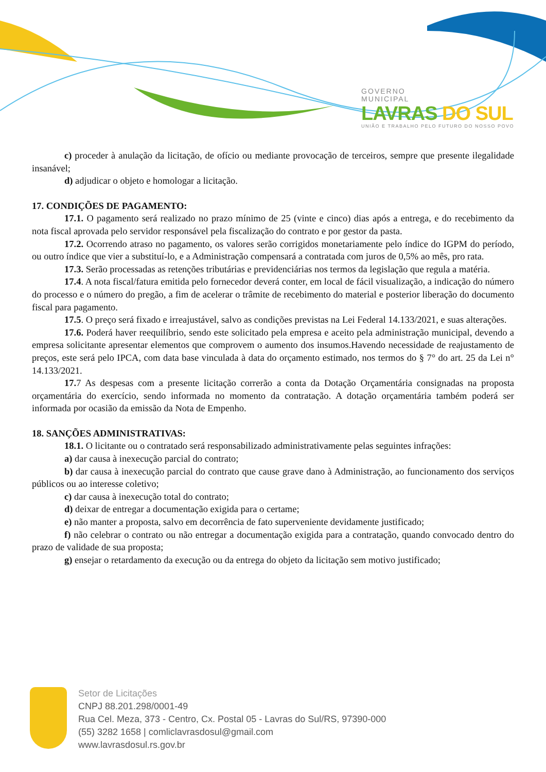GOVERNO
MUNICIPAL
LAVRAS DO SUL
UNIÃO E TRABALHO PELO FUTURO DO NOSSO POVO
c) proceder à anulação da licitação, de ofício ou mediante provocação de terceiros, sempre que presente ilegalidade insanável;
d) adjudicar o objeto e homologar a licitação.
17. CONDIÇÕES DE PAGAMENTO:
17.1. O pagamento será realizado no prazo mínimo de 25 (vinte e cinco) dias após a entrega, e do recebimento da nota fiscal aprovada pelo servidor responsável pela fiscalização do contrato e por gestor da pasta.
17.2. Ocorrendo atraso no pagamento, os valores serão corrigidos monetariamente pelo índice do IGPM do período, ou outro índice que vier a substituí-lo, e a Administração compensará a contratada com juros de 0,5% ao mês, pro rata.
17.3. Serão processadas as retenções tributárias e previdenciárias nos termos da legislação que regula a matéria.
17.4. A nota fiscal/fatura emitida pelo fornecedor deverá conter, em local de fácil visualização, a indicação do número do processo e o número do pregão, a fim de acelerar o trâmite de recebimento do material e posterior liberação do documento fiscal para pagamento.
17.5. O preço será fixado e irreajustável, salvo as condições previstas na Lei Federal 14.133/2021, e suas alterações.
17.6. Poderá haver reequilíbrio, sendo este solicitado pela empresa e aceito pela administração municipal, devendo a empresa solicitante apresentar elementos que comprovem o aumento dos insumos.Havendo necessidade de reajustamento de preços, este será pelo IPCA, com data base vinculada à data do orçamento estimado, nos termos do § 7° do art. 25 da Lei n° 14.133/2021.
17. 7 As despesas com a presente licitação correrão a conta da Dotação Orçamentária consignadas na proposta orçamentária do exercício, sendo informada no momento da contratação. A dotação orçamentária também poderá ser informada por ocasião da emissão da Nota de Empenho.
18. SANÇÕES ADMINISTRATIVAS:
18.1. O licitante ou o contratado será responsabilizado administrativamente pelas seguintes infrações:
a) dar causa à inexecução parcial do contrato;
b) dar causa à inexecução parcial do contrato que cause grave dano à Administração, ao funcionamento dos serviços públicos ou ao interesse coletivo;
c) dar causa à inexecução total do contrato;
d) deixar de entregar a documentação exigida para o certame;
e) não manter a proposta, salvo em decorrência de fato superveniente devidamente justificado;
f) não celebrar o contrato ou não entregar a documentação exigida para a contratação, quando convocado dentro do prazo de validade de sua proposta;
g) ensejar o retardamento da execução ou da entrega do objeto da licitação sem motivo justificado;
Setor de Licitações
CNPJ 88.201.298/0001-49
Rua Cel. Meza, 373 - Centro, Cx. Postal 05 - Lavras do Sul/RS, 97390-000
(55) 3282 1658 | comliclavrasdosul@gmail.com
www.lavrasdosul.rs.gov.br